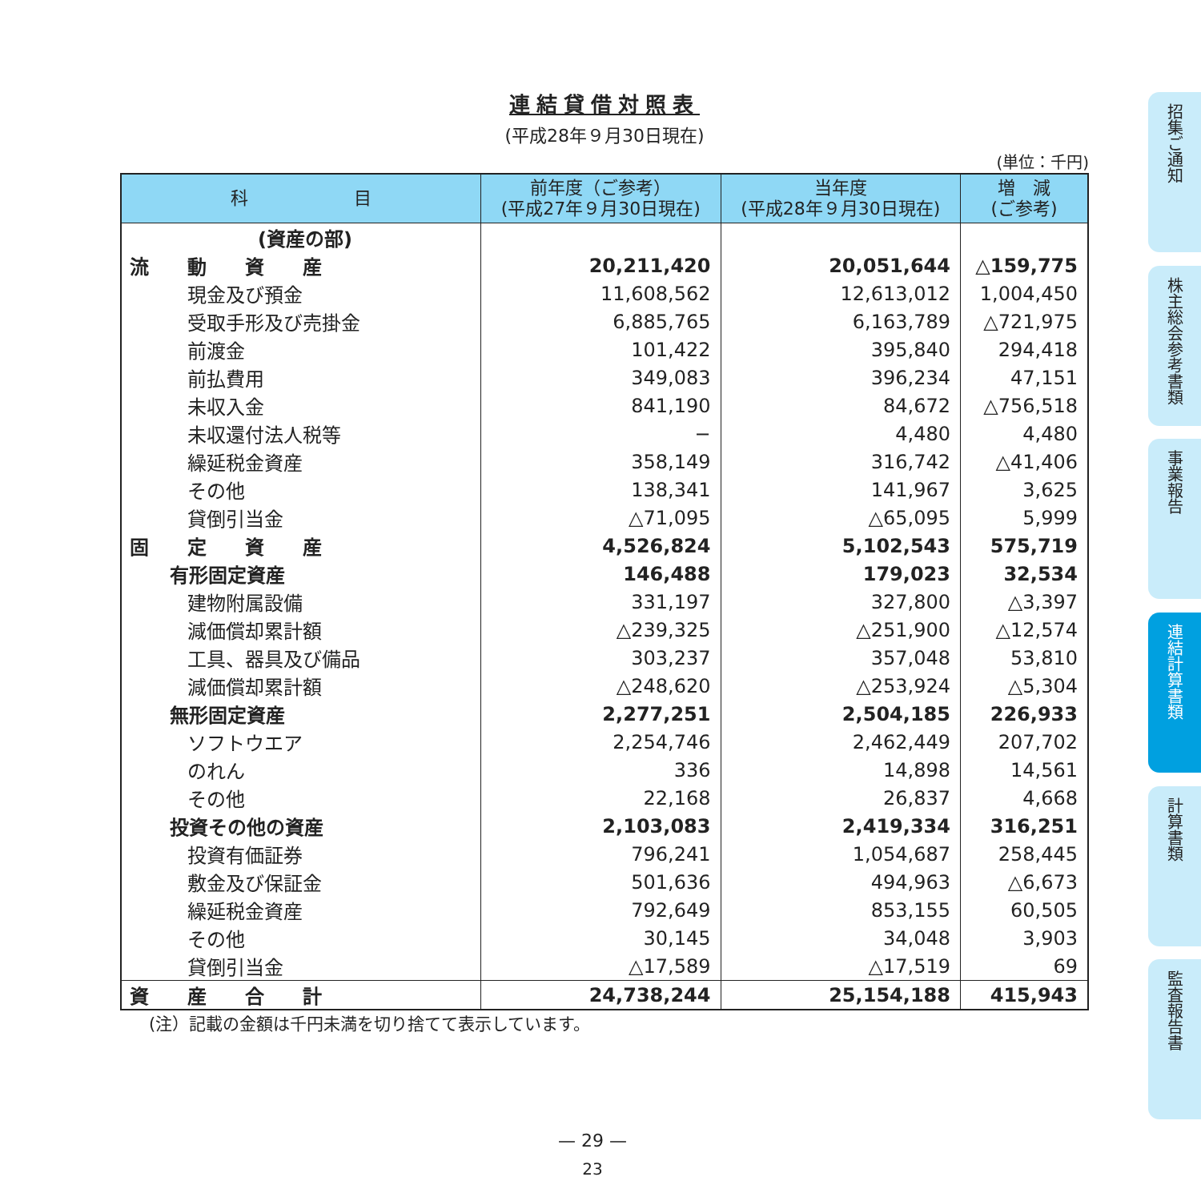連結貸借対照表
(平成28年９月30日現在)
(単位：千円)
| 科 目 | 前年度（ご参考） (平成27年９月30日現在) | 当年度 (平成28年９月30日現在) | 増 減 (ご参考) |
| --- | --- | --- | --- |
| (資産の部) | | | |
| 流 動 資 産 | 20,211,420 | 20,051,644 | △159,775 |
| 現金及び預金 | 11,608,562 | 12,613,012 | 1,004,450 |
| 受取手形及び売掛金 | 6,885,765 | 6,163,789 | △721,975 |
| 前渡金 | 101,422 | 395,840 | 294,418 |
| 前払費用 | 349,083 | 396,234 | 47,151 |
| 未収入金 | 841,190 | 84,672 | △756,518 |
| 未収還付法人税等 | − | 4,480 | 4,480 |
| 繰延税金資産 | 358,149 | 316,742 | △41,406 |
| その他 | 138,341 | 141,967 | 3,625 |
| 貸倒引当金 | △71,095 | △65,095 | 5,999 |
| 固 定 資 産 | 4,526,824 | 5,102,543 | 575,719 |
| 有形固定資産 | 146,488 | 179,023 | 32,534 |
| 建物附属設備 | 331,197 | 327,800 | △3,397 |
| 減価償却累計額 | △239,325 | △251,900 | △12,574 |
| 工具、器具及び備品 | 303,237 | 357,048 | 53,810 |
| 減価償却累計額 | △248,620 | △253,924 | △5,304 |
| 無形固定資産 | 2,277,251 | 2,504,185 | 226,933 |
| ソフトウエア | 2,254,746 | 2,462,449 | 207,702 |
| のれん | 336 | 14,898 | 14,561 |
| その他 | 22,168 | 26,837 | 4,668 |
| 投資その他の資産 | 2,103,083 | 2,419,334 | 316,251 |
| 投資有価証券 | 796,241 | 1,054,687 | 258,445 |
| 敷金及び保証金 | 501,636 | 494,963 | △6,673 |
| 繰延税金資産 | 792,649 | 853,155 | 60,505 |
| その他 | 30,145 | 34,048 | 3,903 |
| 貸倒引当金 | △17,589 | △17,519 | 69 |
| 資 産 合 計 | 24,738,244 | 25,154,188 | 415,943 |
(注）記載の金額は千円未満を切り捨てて表示しています。
招集ご通知
株主総会参考書類
事業報告
連結計算書類
計算書類
監査報告書
— 29 —
23